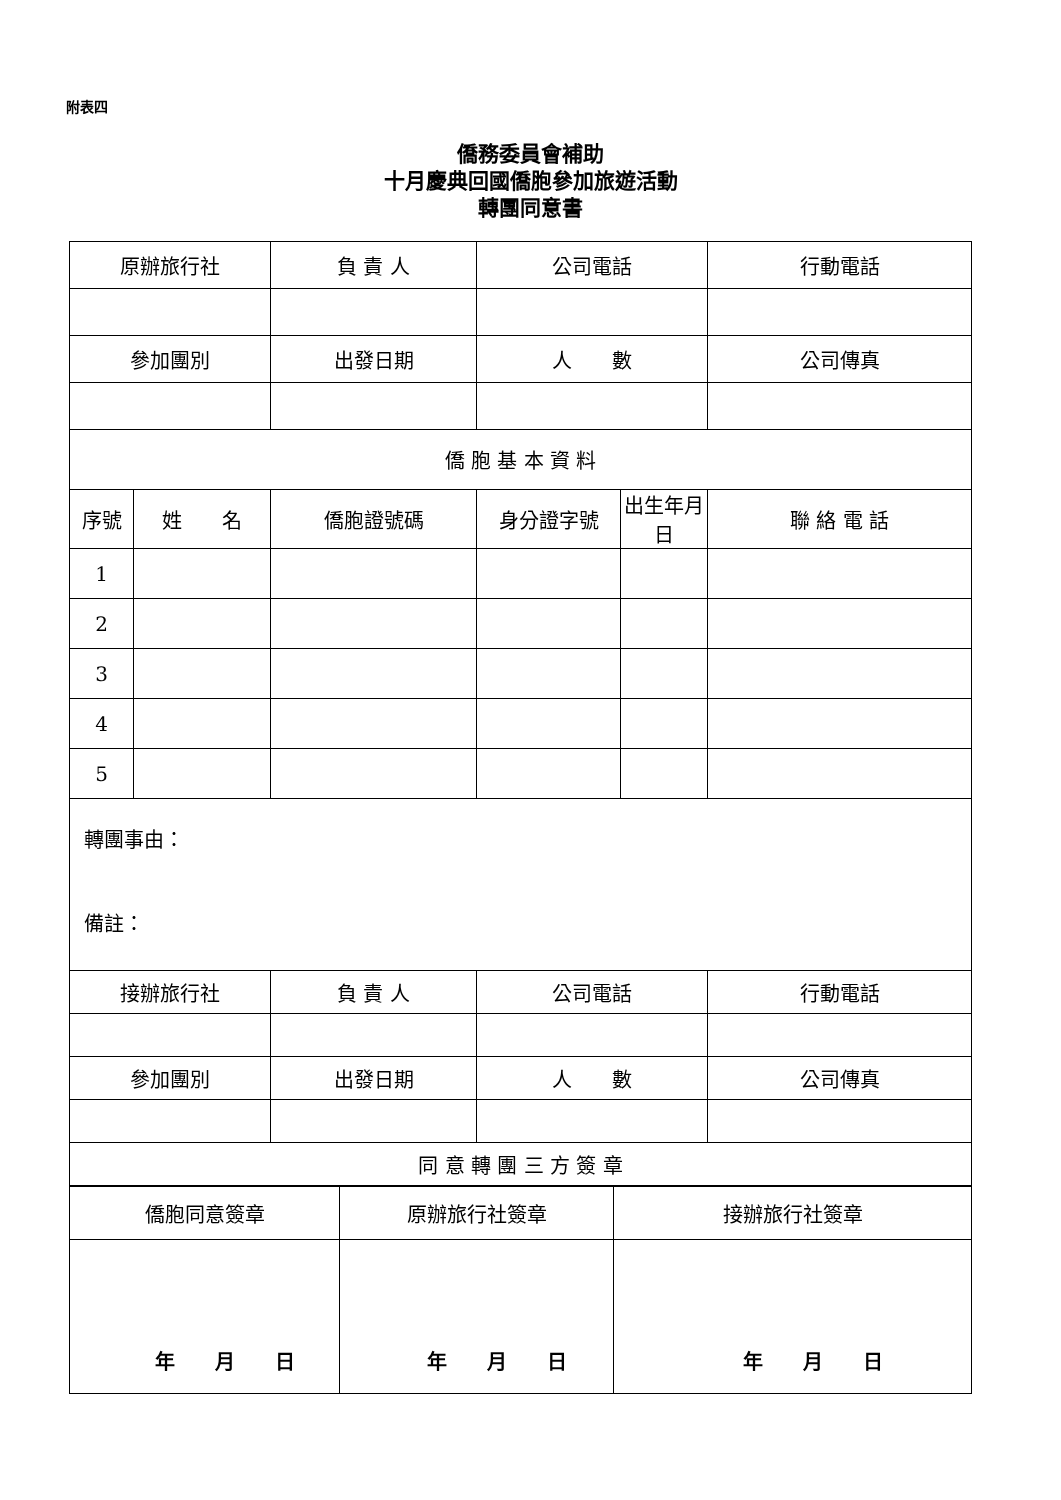附表四
僑務委員會補助
十月慶典回國僑胞參加旅遊活動
轉團同意書
| 原辦旅行社 | | 負 責 人 | 公司電話 | | 行動電話 |
| 參加團別 | | 出發日期 | 人 數 | | 公司傳真 |
| 僑 胞 基 本 資 料 | | | | | |
| 序號 | 姓 名 | 僑胞證號碼 | 身分證字號 | 出生年月日 | 聯 絡 電 話 |
| 1 | | | | | |
| 2 | | | | | |
| 3 | | | | | |
| 4 | | | | | |
| 5 | | | | | |
| 轉團事由： 備註： | | | | | |
| 接辦旅行社 | | 負 責 人 | 公司電話 | | 行動電話 |
| 參加團別 | | 出發日期 | 人 數 | | 公司傳真 |
| 同 意 轉 團 三 方 簽 章 | | | | | |
| 僑胞同意簽章 | 原辦旅行社簽章 | 接辦旅行社簽章 |
| 年 月 日 | 年 月 日 | 年 月 日 |